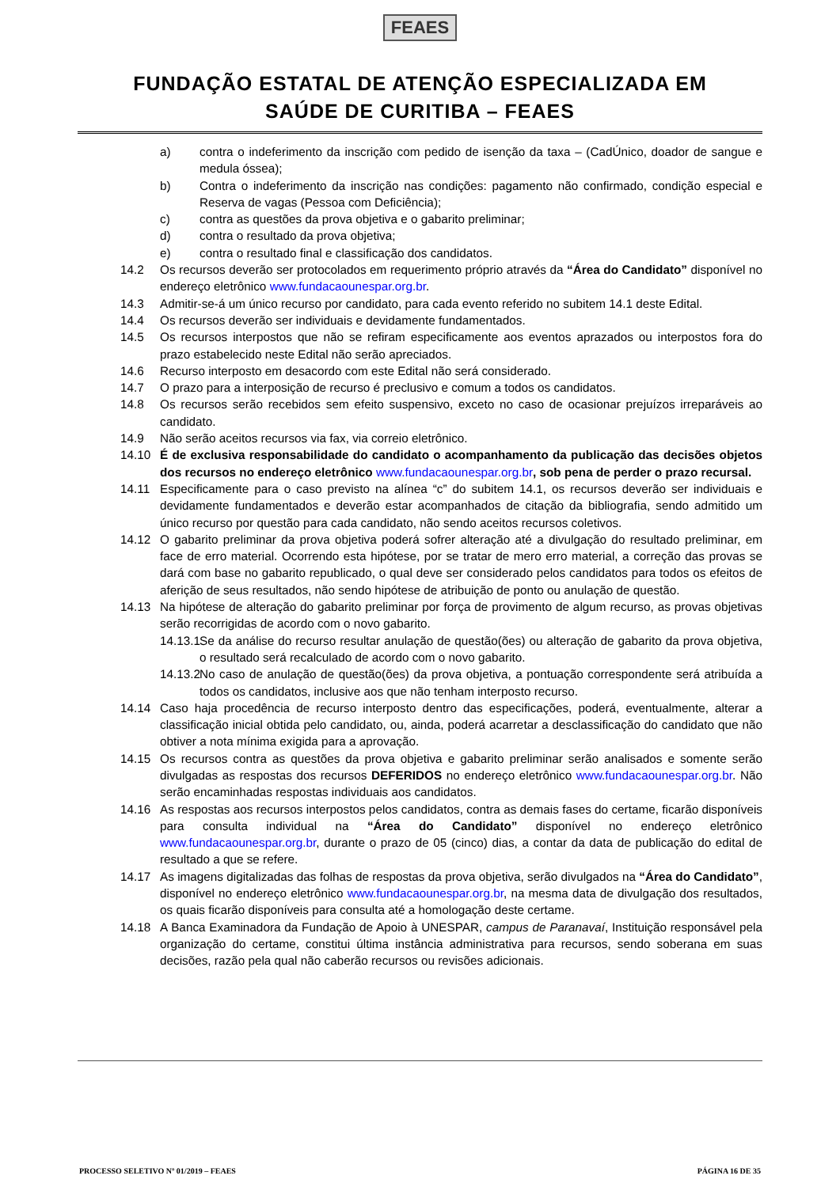FEAES
FUNDAÇÃO ESTATAL DE ATENÇÃO ESPECIALIZADA EM
SAÚDE DE CURITIBA – FEAES
a) contra o indeferimento da inscrição com pedido de isenção da taxa – (CadÚnico, doador de sangue e medula óssea);
b) Contra o indeferimento da inscrição nas condições: pagamento não confirmado, condição especial e Reserva de vagas (Pessoa com Deficiência);
c) contra as questões da prova objetiva e o gabarito preliminar;
d) contra o resultado da prova objetiva;
e) contra o resultado final e classificação dos candidatos.
14.2 Os recursos deverão ser protocolados em requerimento próprio através da “Área do Candidato” disponível no endereço eletrônico www.fundacaounespar.org.br.
14.3 Admitir-se-á um único recurso por candidato, para cada evento referido no subitem 14.1 deste Edital.
14.4 Os recursos deverão ser individuais e devidamente fundamentados.
14.5 Os recursos interpostos que não se refiram especificamente aos eventos aprazados ou interpostos fora do prazo estabelecido neste Edital não serão apreciados.
14.6 Recurso interposto em desacordo com este Edital não será considerado.
14.7 O prazo para a interposição de recurso é preclusivo e comum a todos os candidatos.
14.8 Os recursos serão recebidos sem efeito suspensivo, exceto no caso de ocasionar prejuízos irreparáveis ao candidato.
14.9 Não serão aceitos recursos via fax, via correio eletrônico.
14.10 É de exclusiva responsabilidade do candidato o acompanhamento da publicação das decisões objetos dos recursos no endereço eletrônico www.fundacaounespar.org.br, sob pena de perder o prazo recursal.
14.11 Especificamente para o caso previsto na alínea “c” do subitem 14.1, os recursos deverão ser individuais e devidamente fundamentados e deverão estar acompanhados de citação da bibliografia, sendo admitido um único recurso por questão para cada candidato, não sendo aceitos recursos coletivos.
14.12 O gabarito preliminar da prova objetiva poderá sofrer alteração até a divulgação do resultado preliminar, em face de erro material. Ocorrendo esta hipótese, por se tratar de mero erro material, a correção das provas se dará com base no gabarito republicado, o qual deve ser considerado pelos candidatos para todos os efeitos de aferição de seus resultados, não sendo hipótese de atribuição de ponto ou anulação de questão.
14.13 Na hipótese de alteração do gabarito preliminar por força de provimento de algum recurso, as provas objetivas serão recorrigidas de acordo com o novo gabarito.
14.13.1
Se da análise do recurso resultar anulação de questão(ões) ou alteração de gabarito da prova objetiva, o resultado será recalculado de acordo com o novo gabarito.
14.13.2
No caso de anulação de questão(ões) da prova objetiva, a pontuação correspondente será atribuída a todos os candidatos, inclusive aos que não tenham interposto recurso.
14.14 Caso haja procedência de recurso interposto dentro das especificações, poderá, eventualmente, alterar a classificação inicial obtida pelo candidato, ou, ainda, poderá acarretar a desclassificação do candidato que não obtiver a nota mínima exigida para a aprovação.
14.15 Os recursos contra as questões da prova objetiva e gabarito preliminar serão analisados e somente serão divulgadas as respostas dos recursos DEFERIDOS no endereço eletrônico www.fundacaounespar.org.br. Não serão encaminhadas respostas individuais aos candidatos.
14.16 As respostas aos recursos interpostos pelos candidatos, contra as demais fases do certame, ficarão disponíveis para consulta individual na “Área do Candidato” disponível no endereço eletrônico www.fundacaounespar.org.br, durante o prazo de 05 (cinco) dias, a contar da data de publicação do edital de resultado a que se refere.
14.17 As imagens digitalizadas das folhas de respostas da prova objetiva, serão divulgados na “Área do Candidato”, disponível no endereço eletrônico www.fundacaounespar.org.br, na mesma data de divulgação dos resultados, os quais ficarão disponíveis para consulta até a homologação deste certame.
14.18 A Banca Examinadora da Fundação de Apoio à UNESPAR, campus de Paranavaí, Instituição responsável pela organização do certame, constitui última instância administrativa para recursos, sendo soberana em suas decisões, razão pela qual não caberão recursos ou revisões adicionais.
PROCESSO SELETIVO Nº 01/2019 – FEAES PÁGINA 16 DE 35